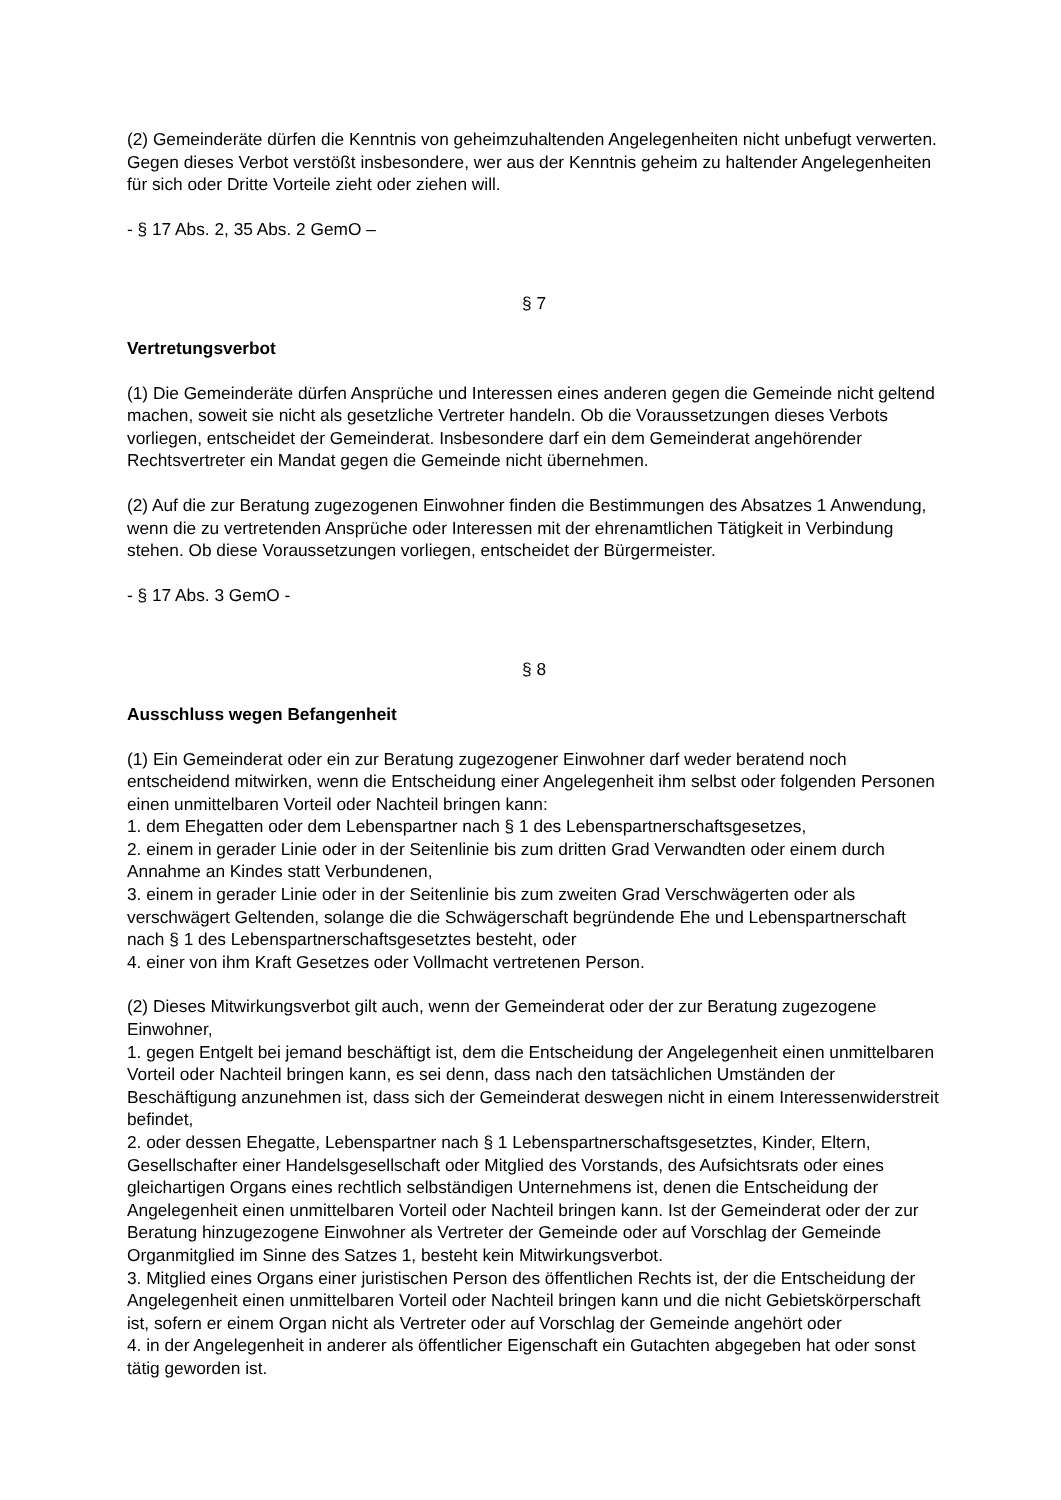(2) Gemeinderäte dürfen die Kenntnis von geheimzuhaltenden Angelegenheiten nicht unbefugt verwerten. Gegen dieses Verbot verstößt insbesondere, wer aus der Kenntnis geheim zu haltender Angelegenheiten für sich oder Dritte Vorteile zieht oder ziehen will.
- § 17 Abs. 2, 35 Abs. 2 GemO –
§ 7
Vertretungsverbot
(1) Die Gemeinderäte dürfen Ansprüche und Interessen eines anderen gegen die Gemeinde nicht geltend machen, soweit sie nicht als gesetzliche Vertreter handeln. Ob die Voraussetzungen dieses Verbots vorliegen, entscheidet der Gemeinderat. Insbesondere darf ein dem Gemeinderat angehörender Rechtsvertreter ein Mandat gegen die Gemeinde nicht übernehmen.
(2) Auf die zur Beratung zugezogenen Einwohner finden die Bestimmungen des Absatzes 1 Anwendung, wenn die zu vertretenden Ansprüche oder Interessen mit der ehrenamtlichen Tätigkeit in Verbindung stehen. Ob diese Voraussetzungen vorliegen, entscheidet der Bürgermeister.
- § 17 Abs. 3 GemO -
§ 8
Ausschluss wegen Befangenheit
(1) Ein Gemeinderat oder ein zur Beratung zugezogener Einwohner darf weder beratend noch entscheidend mitwirken, wenn die Entscheidung einer Angelegenheit ihm selbst oder folgenden Personen einen unmittelbaren Vorteil oder Nachteil bringen kann:
1. dem Ehegatten oder dem Lebenspartner nach § 1 des Lebenspartnerschaftsgesetzes,
2. einem in gerader Linie oder in der Seitenlinie bis zum dritten Grad Verwandten oder einem durch Annahme an Kindes statt Verbundenen,
3. einem in gerader Linie oder in der Seitenlinie bis zum zweiten Grad Verschwägerten oder als verschwägert Geltenden, solange die die Schwägerschaft begründende Ehe und Lebenspartnerschaft nach § 1 des Lebenspartnerschaftsgesetztes besteht, oder
4. einer von ihm Kraft Gesetzes oder Vollmacht vertretenen Person.
(2) Dieses Mitwirkungsverbot gilt auch, wenn der Gemeinderat oder der zur Beratung zugezogene Einwohner,
1. gegen Entgelt bei jemand beschäftigt ist, dem die Entscheidung der Angelegenheit einen unmittelbaren Vorteil oder Nachteil bringen kann, es sei denn, dass nach den tatsächlichen Umständen der Beschäftigung anzunehmen ist, dass sich der Gemeinderat deswegen nicht in einem Interessenwiderstreit befindet,
2. oder dessen Ehegatte, Lebenspartner nach § 1 Lebenspartnerschaftsgesetztes, Kinder, Eltern, Gesellschafter einer Handelsgesellschaft oder Mitglied des Vorstands, des Aufsichtsrats oder eines gleichartigen Organs eines rechtlich selbständigen Unternehmens ist, denen die Entscheidung der Angelegenheit einen unmittelbaren Vorteil oder Nachteil bringen kann. Ist der Gemeinderat oder der zur Beratung hinzugezogene Einwohner als Vertreter der Gemeinde oder auf Vorschlag der Gemeinde Organmitglied im Sinne des Satzes 1, besteht kein Mitwirkungsverbot.
3. Mitglied eines Organs einer juristischen Person des öffentlichen Rechts ist, der die Entscheidung der Angelegenheit einen unmittelbaren Vorteil oder Nachteil bringen kann und die nicht Gebietskörperschaft ist, sofern er einem Organ nicht als Vertreter oder auf Vorschlag der Gemeinde angehört oder
4. in der Angelegenheit in anderer als öffentlicher Eigenschaft ein Gutachten abgegeben hat oder sonst tätig geworden ist.